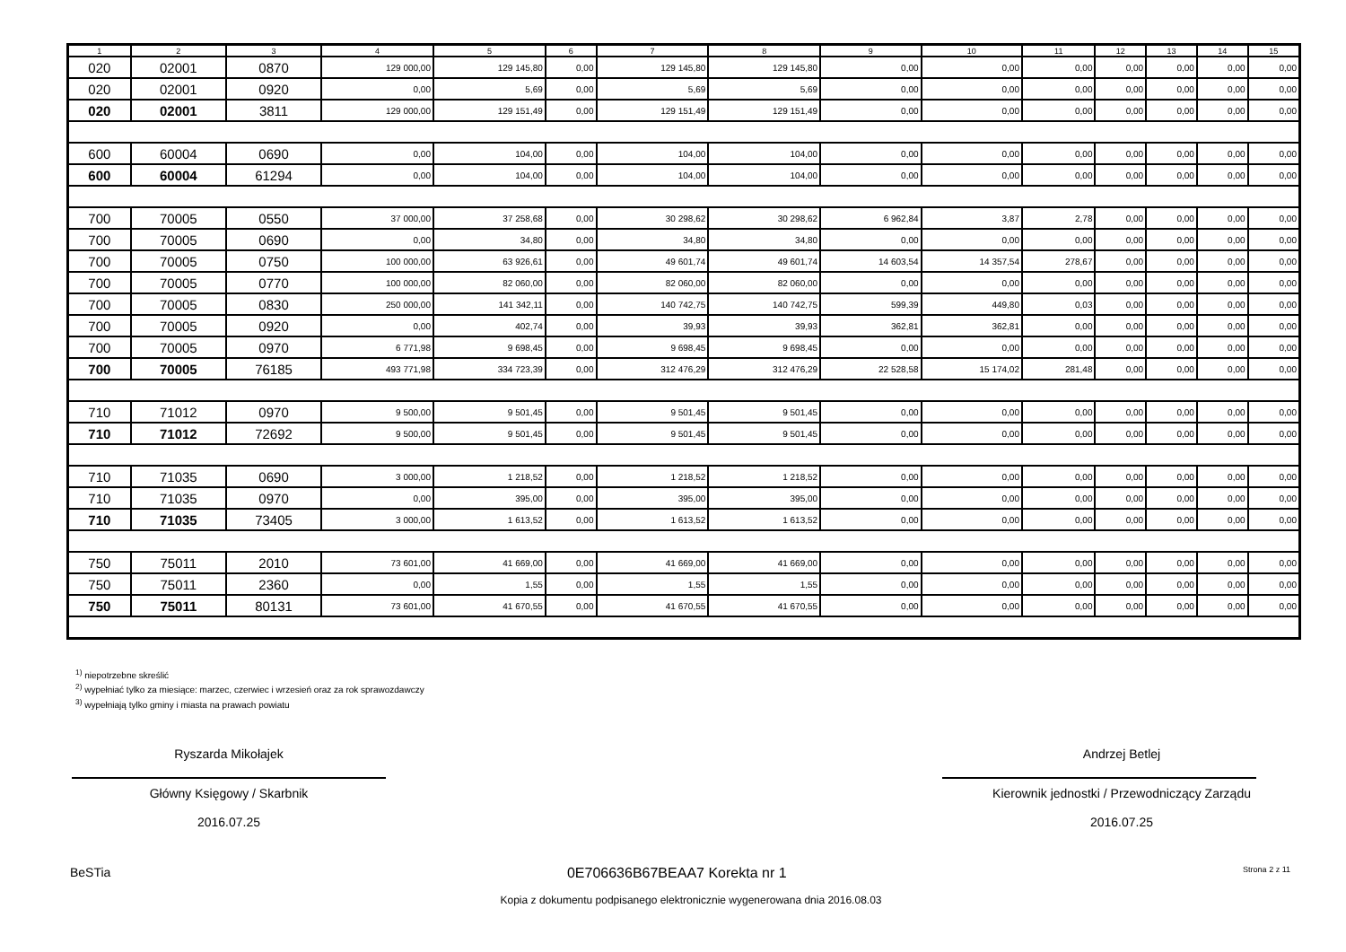| 1 | 2 | 3 | 4 | 5 | 6 | 7 | 8 | 9 | 10 | 11 | 12 | 13 | 14 | 15 |
| --- | --- | --- | --- | --- | --- | --- | --- | --- | --- | --- | --- | --- | --- | --- |
| 020 | 02001 | 0870 | 129 000,00 | 129 145,80 | 0,00 | 129 145,80 | 129 145,80 | 0,00 | 0,00 | 0,00 | 0,00 | 0,00 | 0,00 | 0,00 |
| 020 | 02001 | 0920 | 0,00 | 5,69 | 0,00 | 5,69 | 5,69 | 0,00 | 0,00 | 0,00 | 0,00 | 0,00 | 0,00 | 0,00 |
| 020 | 02001 | 3811 | 129 000,00 | 129 151,49 | 0,00 | 129 151,49 | 129 151,49 | 0,00 | 0,00 | 0,00 | 0,00 | 0,00 | 0,00 | 0,00 |
| 600 | 60004 | 0690 | 0,00 | 104,00 | 0,00 | 104,00 | 104,00 | 0,00 | 0,00 | 0,00 | 0,00 | 0,00 | 0,00 | 0,00 |
| 600 | 60004 | 61294 | 0,00 | 104,00 | 0,00 | 104,00 | 104,00 | 0,00 | 0,00 | 0,00 | 0,00 | 0,00 | 0,00 | 0,00 |
| 700 | 70005 | 0550 | 37 000,00 | 37 258,68 | 0,00 | 30 298,62 | 30 298,62 | 6 962,84 | 3,87 | 2,78 | 0,00 | 0,00 | 0,00 | 0,00 |
| 700 | 70005 | 0690 | 0,00 | 34,80 | 0,00 | 34,80 | 34,80 | 0,00 | 0,00 | 0,00 | 0,00 | 0,00 | 0,00 | 0,00 |
| 700 | 70005 | 0750 | 100 000,00 | 63 926,61 | 0,00 | 49 601,74 | 49 601,74 | 14 603,54 | 14 357,54 | 278,67 | 0,00 | 0,00 | 0,00 | 0,00 |
| 700 | 70005 | 0770 | 100 000,00 | 82 060,00 | 0,00 | 82 060,00 | 82 060,00 | 0,00 | 0,00 | 0,00 | 0,00 | 0,00 | 0,00 | 0,00 |
| 700 | 70005 | 0830 | 250 000,00 | 141 342,11 | 0,00 | 140 742,75 | 140 742,75 | 599,39 | 449,80 | 0,03 | 0,00 | 0,00 | 0,00 | 0,00 |
| 700 | 70005 | 0920 | 0,00 | 402,74 | 0,00 | 39,93 | 39,93 | 362,81 | 362,81 | 0,00 | 0,00 | 0,00 | 0,00 | 0,00 |
| 700 | 70005 | 0970 | 6 771,98 | 9 698,45 | 0,00 | 9 698,45 | 9 698,45 | 0,00 | 0,00 | 0,00 | 0,00 | 0,00 | 0,00 | 0,00 |
| 700 | 70005 | 76185 | 493 771,98 | 334 723,39 | 0,00 | 312 476,29 | 312 476,29 | 22 528,58 | 15 174,02 | 281,48 | 0,00 | 0,00 | 0,00 | 0,00 |
| 710 | 71012 | 0970 | 9 500,00 | 9 501,45 | 0,00 | 9 501,45 | 9 501,45 | 0,00 | 0,00 | 0,00 | 0,00 | 0,00 | 0,00 | 0,00 |
| 710 | 71012 | 72692 | 9 500,00 | 9 501,45 | 0,00 | 9 501,45 | 9 501,45 | 0,00 | 0,00 | 0,00 | 0,00 | 0,00 | 0,00 | 0,00 |
| 710 | 71035 | 0690 | 3 000,00 | 1 218,52 | 0,00 | 1 218,52 | 1 218,52 | 0,00 | 0,00 | 0,00 | 0,00 | 0,00 | 0,00 | 0,00 |
| 710 | 71035 | 0970 | 0,00 | 395,00 | 0,00 | 395,00 | 395,00 | 0,00 | 0,00 | 0,00 | 0,00 | 0,00 | 0,00 | 0,00 |
| 710 | 71035 | 73405 | 3 000,00 | 1 613,52 | 0,00 | 1 613,52 | 1 613,52 | 0,00 | 0,00 | 0,00 | 0,00 | 0,00 | 0,00 | 0,00 |
| 750 | 75011 | 2010 | 73 601,00 | 41 669,00 | 0,00 | 41 669,00 | 41 669,00 | 0,00 | 0,00 | 0,00 | 0,00 | 0,00 | 0,00 | 0,00 |
| 750 | 75011 | 2360 | 0,00 | 1,55 | 0,00 | 1,55 | 1,55 | 0,00 | 0,00 | 0,00 | 0,00 | 0,00 | 0,00 | 0,00 |
| 750 | 75011 | 80131 | 73 601,00 | 41 670,55 | 0,00 | 41 670,55 | 41 670,55 | 0,00 | 0,00 | 0,00 | 0,00 | 0,00 | 0,00 | 0,00 |
<sup>1)</sup> niepotrzebne skreślić
<sup>2)</sup> wypełniać tylko za miesiące: marzec, czerwiec i wrzesień oraz za rok sprawozdawczy
<sup>3)</sup> wypełniają tylko gminy i miasta na prawach powiatu
Ryszarda Mikołajek
Główny Księgowy / Skarbnik
2016.07.25
Andrzej Betlej
Kierownik jednostki / Przewodniczący Zarządu
2016.07.25
BeSTia 0E706636B67BEAA7 Korekta nr 1 Strona 2 z 11
Kopia z dokumentu podpisanego elektronicznie wygenerowana dnia 2016.08.03